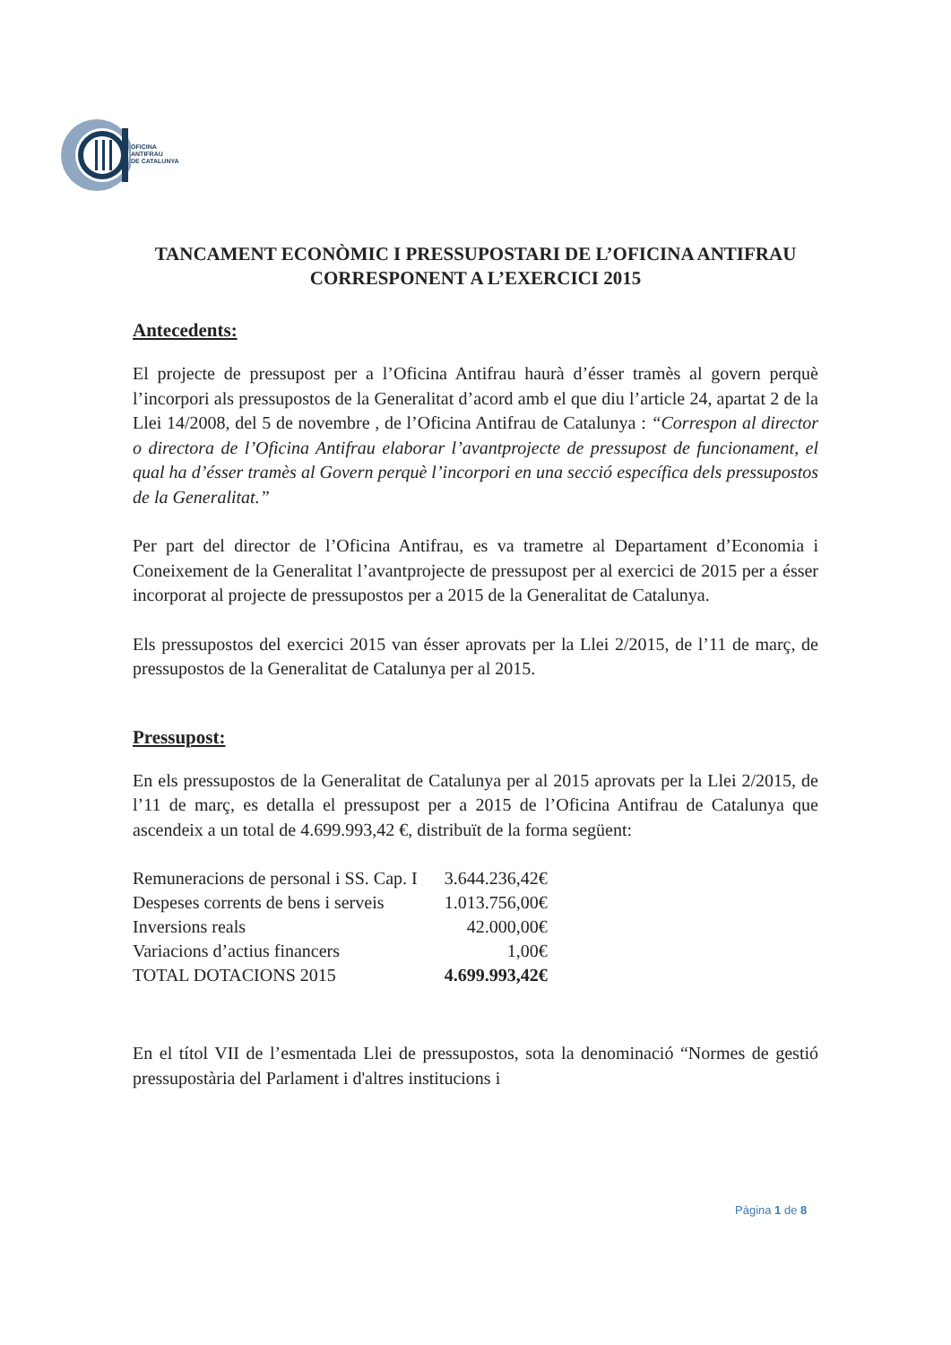OFICINA
ANTIFRAU
DE CATALUNYA
TANCAMENT ECONÒMIC I PRESSUPOSTARI DE L’OFICINA ANTIFRAU CORRESPONENT A L’EXERCICI 2015
Antecedents:
El projecte de pressupost per a l’Oficina Antifrau haurà d’ésser tramès al govern perquè l’incorpori als pressupostos de la Generalitat d’acord amb el que diu l’article 24, apartat 2 de la Llei 14/2008, del 5 de novembre , de l’Oficina Antifrau de Catalunya : “Correspon al director o directora de l’Oficina Antifrau elaborar l’avantprojecte de pressupost de funcionament, el qual ha d’ésser tramès al Govern perquè l’incorpori en una secció específica dels pressupostos de la Generalitat.”
Per part del director de l’Oficina Antifrau, es va trametre al Departament d’Economia i Coneixement de la Generalitat l’avantprojecte de pressupost per al exercici de 2015 per a ésser incorporat al projecte de pressupostos per a 2015 de la Generalitat de Catalunya.
Els pressupostos del exercici 2015 van ésser aprovats per la Llei 2/2015, de l’11 de març, de pressupostos de la Generalitat de Catalunya per al 2015.
Pressupost:
En els pressupostos de la Generalitat de Catalunya per al 2015 aprovats per la Llei 2/2015, de l’11 de març, es detalla el pressupost per a 2015 de l’Oficina Antifrau de Catalunya que ascendeix a un total de 4.699.993,42 €, distribuït de la forma següent:
| Remuneracions de personal i SS. Cap. I | 3.644.236,42€ |
| Despeses corrents de bens i serveis | 1.013.756,00€ |
| Inversions reals | 42.000,00€ |
| Variacions d’actius financers | 1,00€ |
| TOTAL DOTACIONS 2015 | 4.699.993,42€ |
En el títol VII de l’esmentada Llei de pressupostos, sota la denominació “Normes de gestió pressupostària del Parlament i d'altres institucions i
Pàgina 1 de 8